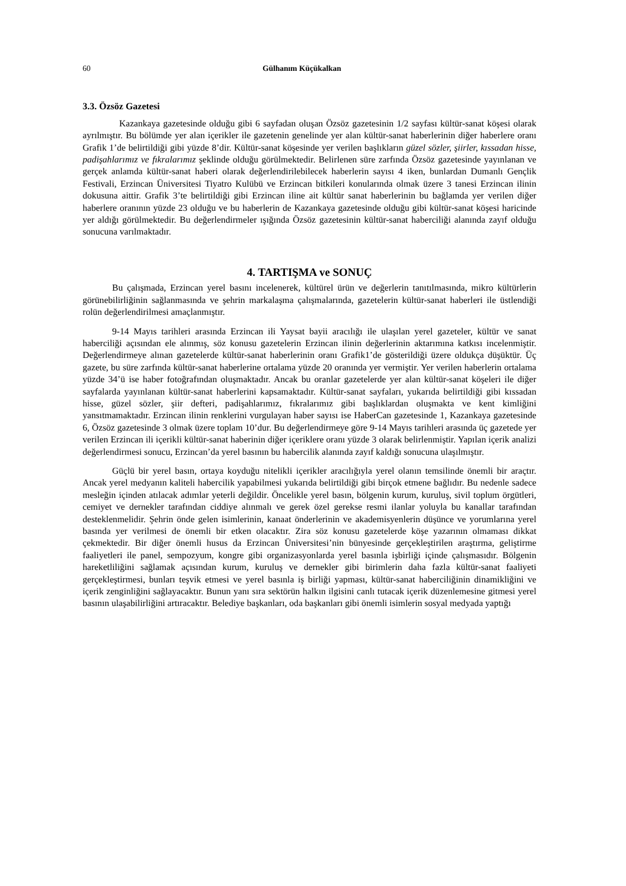60 Gülhanım Küçükalkan
3.3. Özsöz Gazetesi
Kazankaya gazetesinde olduğu gibi 6 sayfadan oluşan Özsöz gazetesinin 1/2 sayfası kültür-sanat köşesi olarak ayrılmıştır. Bu bölümde yer alan içerikler ile gazetenin genelinde yer alan kültür-sanat haberlerinin diğer haberlere oranı Grafik 1’de belirtildiği gibi yüzde 8’dir. Kültür-sanat köşesinde yer verilen başlıkların güzel sözler, şiirler, kıssadan hisse, padişahlarımız ve fıkralarımız şeklinde olduğu görülmektedir. Belirlenen süre zarfında Özsöz gazetesinde yayınlanan ve gerçek anlamda kültür-sanat haberi olarak değerlendirilebilecek haberlerin sayısı 4 iken, bunlardan Dumanlı Gençlik Festivali, Erzincan Üniversitesi Tiyatro Kulübü ve Erzincan bitkileri konularında olmak üzere 3 tanesi Erzincan ilinin dokusuna aittir. Grafik 3’te belirtildiği gibi Erzincan iline ait kültür sanat haberlerinin bu bağlamda yer verilen diğer haberlere oranının yüzde 23 olduğu ve bu haberlerin de Kazankaya gazetesinde olduğu gibi kültür-sanat köşesi haricinde yer aldığı görülmektedir. Bu değerlendirmeler ışığında Özsöz gazetesinin kültür-sanat haberciliği alanında zayıf olduğu sonucuna varılmaktadır.
4. TARTIŞMA ve SONUÇ
Bu çalışmada, Erzincan yerel basını incelenerek, kültürel ürün ve değerlerin tanıtılmasında, mikro kültürlerin görünebilirliğinin sağlanmasında ve şehrin markalaşma çalışmalarında, gazetelerin kültür-sanat haberleri ile üstlendiği rolün değerlendirilmesi amaçlanmıştır.
9-14 Mayıs tarihleri arasında Erzincan ili Yaysat bayii aracılığı ile ulaşılan yerel gazeteler, kültür ve sanat haberciliği açısından ele alınmış, söz konusu gazetelerin Erzincan ilinin değerlerinin aktarımına katkısı incelenmiştir. Değerlendirmeye alınan gazetelerde kültür-sanat haberlerinin oranı Grafik1’de gösterildiği üzere oldukça düşüktür. Üç gazete, bu süre zarfında kültür-sanat haberlerine ortalama yüzde 20 oranında yer vermiştir. Yer verilen haberlerin ortalama yüzde 34’ü ise haber fotoğrafından oluşmaktadır. Ancak bu oranlar gazetelerde yer alan kültür-sanat köşeleri ile diğer sayfalarda yayınlanan kültür-sanat haberlerini kapsamaktadır. Kültür-sanat sayfaları, yukarıda belirtildiği gibi kıssadan hisse, güzel sözler, şiir defteri, padişahlarımız, fıkralarımız gibi başlıklardan oluşmakta ve kent kimliğini yansıtmamaktadır. Erzincan ilinin renklerini vurgulayan haber sayısı ise HaberCan gazetesinde 1, Kazankaya gazetesinde 6, Özsöz gazetesinde 3 olmak üzere toplam 10’dur. Bu değerlendirmeye göre 9-14 Mayıs tarihleri arasında üç gazetede yer verilen Erzincan ili içerikli kültür-sanat haberinin diğer içeriklere oranı yüzde 3 olarak belirlenmiştir. Yapılan içerik analizi değerlendirmesi sonucu, Erzincan’da yerel basının bu habercilik alanında zayıf kaldığı sonucuna ulaşılmıştır.
Güçlü bir yerel basın, ortaya koyduğu nitelikli içerikler aracılığıyla yerel olanın temsilinde önemli bir araçtır. Ancak yerel medyanın kaliteli habercilik yapabilmesi yukarıda belirtildiği gibi birçok etmene bağlıdır. Bu nedenle sadece mesleğin içinden atılacak adımlar yeterli değildir. Öncelikle yerel basın, bölgenin kurum, kuruluş, sivil toplum örgütleri, cemiyet ve dernekler tarafından ciddiye alınmalı ve gerek özel gerekse resmi ilanlar yoluyla bu kanallar tarafından desteklenmelidir. Şehrin önde gelen isimlerinin, kanaat önderlerinin ve akademisyenlerin düşünce ve yorumlarına yerel basında yer verilmesi de önemli bir etken olacaktır. Zira söz konusu gazetelerde köşe yazarının olmaması dikkat çekmektedir. Bir diğer önemli husus da Erzincan Üniversitesi’nin bünyesinde gerçekleştirilen araştırma, geliştirme faaliyetleri ile panel, sempozyum, kongre gibi organizasyonlarda yerel basınla işbirliği içinde çalışmasıdır. Bölgenin hareketliliğini sağlamak açısından kurum, kuruluş ve dernekler gibi birimlerin daha fazla kültür-sanat faaliyeti gerçekleştirmesi, bunları teşvik etmesi ve yerel basınla iş birliği yapması, kültür-sanat haberciliğinin dinamikliğini ve içerik zenginliğini sağlayacaktır. Bunun yanı sıra sektörün halkın ilgisini canlı tutacak içerik düzenlemesine gitmesi yerel basının ulaşabilirliğini artıracaktır. Belediye başkanları, oda başkanları gibi önemli isimlerin sosyal medyada yaptığı